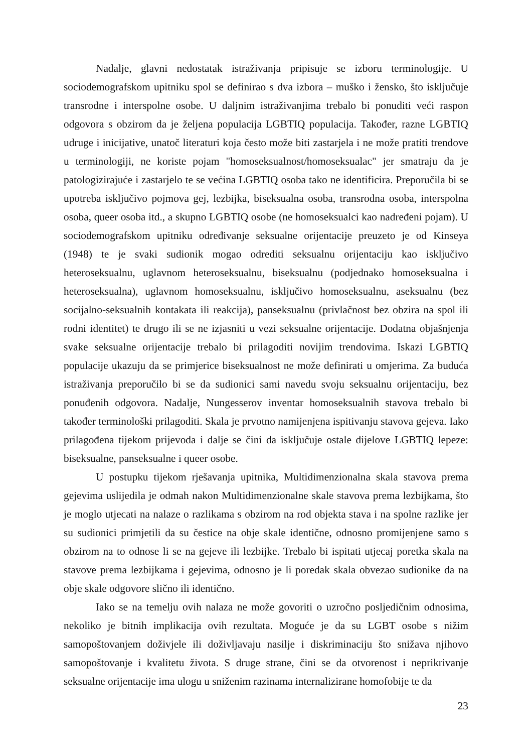Nadalje, glavni nedostatak istraživanja pripisuje se izboru terminologije. U sociodemografskom upitniku spol se definirao s dva izbora – muško i žensko, što isključuje transrodne i interspolne osobe. U daljnim istraživanjima trebalo bi ponuditi veći raspon odgovora s obzirom da je željena populacija LGBTIQ populacija. Također, razne LGBTIQ udruge i inicijative, unatoč literaturi koja često može biti zastarjela i ne može pratiti trendove u terminologiji, ne koriste pojam "homoseksualnost/homoseksualac" jer smatraju da je patologizirajuće i zastarjelo te se većina LGBTIQ osoba tako ne identificira. Preporučila bi se upotreba isključivo pojmova gej, lezbijka, biseksualna osoba, transrodna osoba, interspolna osoba, queer osoba itd., a skupno LGBTIQ osobe (ne homoseksualci kao nadređeni pojam). U sociodemografskom upitniku određivanje seksualne orijentacije preuzeto je od Kinseya (1948) te je svaki sudionik mogao odrediti seksualnu orijentaciju kao isključivo heteroseksualnu, uglavnom heteroseksualnu, biseksualnu (podjednako homoseksualna i heteroseksualna), uglavnom homoseksualnu, isključivo homoseksualnu, aseksualnu (bez socijalno-seksualnih kontakata ili reakcija), panseksualnu (privlačnost bez obzira na spol ili rodni identitet) te drugo ili se ne izjasniti u vezi seksualne orijentacije. Dodatna objašnjenja svake seksualne orijentacije trebalo bi prilagoditi novijim trendovima. Iskazi LGBTIQ populacije ukazuju da se primjerice biseksualnost ne može definirati u omjerima. Za buduća istraživanja preporučilo bi se da sudionici sami navedu svoju seksualnu orijentaciju, bez ponuđenih odgovora. Nadalje, Nungesserov inventar homoseksualnih stavova trebalo bi također terminološki prilagoditi. Skala je prvotno namijenjena ispitivanju stavova gejeva. Iako prilagođena tijekom prijevoda i dalje se čini da isključuje ostale dijelove LGBTIQ lepeze: biseksualne, panseksualne i queer osobe.
U postupku tijekom rješavanja upitnika, Multidimenzionalna skala stavova prema gejevima uslijedila je odmah nakon Multidimenzionalne skale stavova prema lezbijkama, što je moglo utjecati na nalaze o razlikama s obzirom na rod objekta stava i na spolne razlike jer su sudionici primjetili da su čestice na obje skale identične, odnosno promijenjene samo s obzirom na to odnose li se na gejeve ili lezbijke. Trebalo bi ispitati utjecaj poretka skala na stavove prema lezbijkama i gejevima, odnosno je li poredak skala obvezao sudionike da na obje skale odgovore slično ili identično.
Iako se na temelju ovih nalaza ne može govoriti o uzročno posljedičnim odnosima, nekoliko je bitnih implikacija ovih rezultata. Moguće je da su LGBT osobe s nižim samopoštovanjem doživjele ili doživljavaju nasilje i diskriminaciju što snižava njihovo samopoštovanje i kvalitetu života. S druge strane, čini se da otvorenost i neprikrivanje seksualne orijentacije ima ulogu u sniženim razinama internalizirane homofobije te da
23